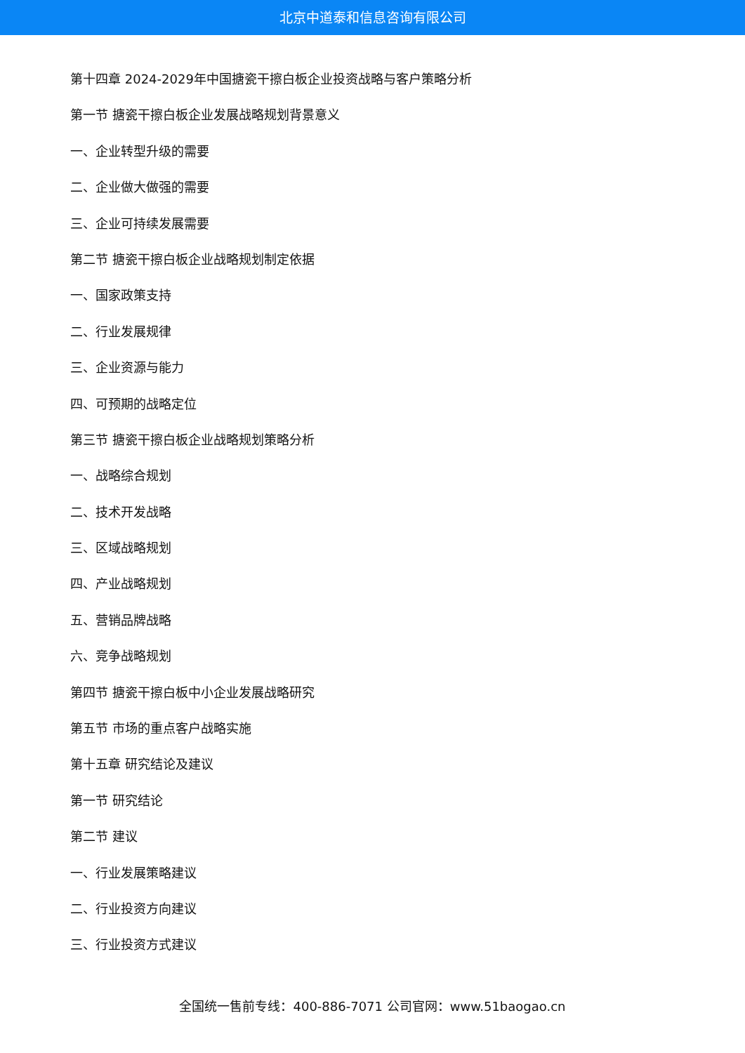北京中道泰和信息咨询有限公司
第十四章 2024-2029年中国搪瓷干擦白板企业投资战略与客户策略分析
第一节 搪瓷干擦白板企业发展战略规划背景意义
一、企业转型升级的需要
二、企业做大做强的需要
三、企业可持续发展需要
第二节 搪瓷干擦白板企业战略规划制定依据
一、国家政策支持
二、行业发展规律
三、企业资源与能力
四、可预期的战略定位
第三节 搪瓷干擦白板企业战略规划策略分析
一、战略综合规划
二、技术开发战略
三、区域战略规划
四、产业战略规划
五、营销品牌战略
六、竞争战略规划
第四节 搪瓷干擦白板中小企业发展战略研究
第五节 市场的重点客户战略实施
第十五章 研究结论及建议
第一节 研究结论
第二节 建议
一、行业发展策略建议
二、行业投资方向建议
三、行业投资方式建议
全国统一售前专线：400-886-7071 公司官网：www.51baogao.cn